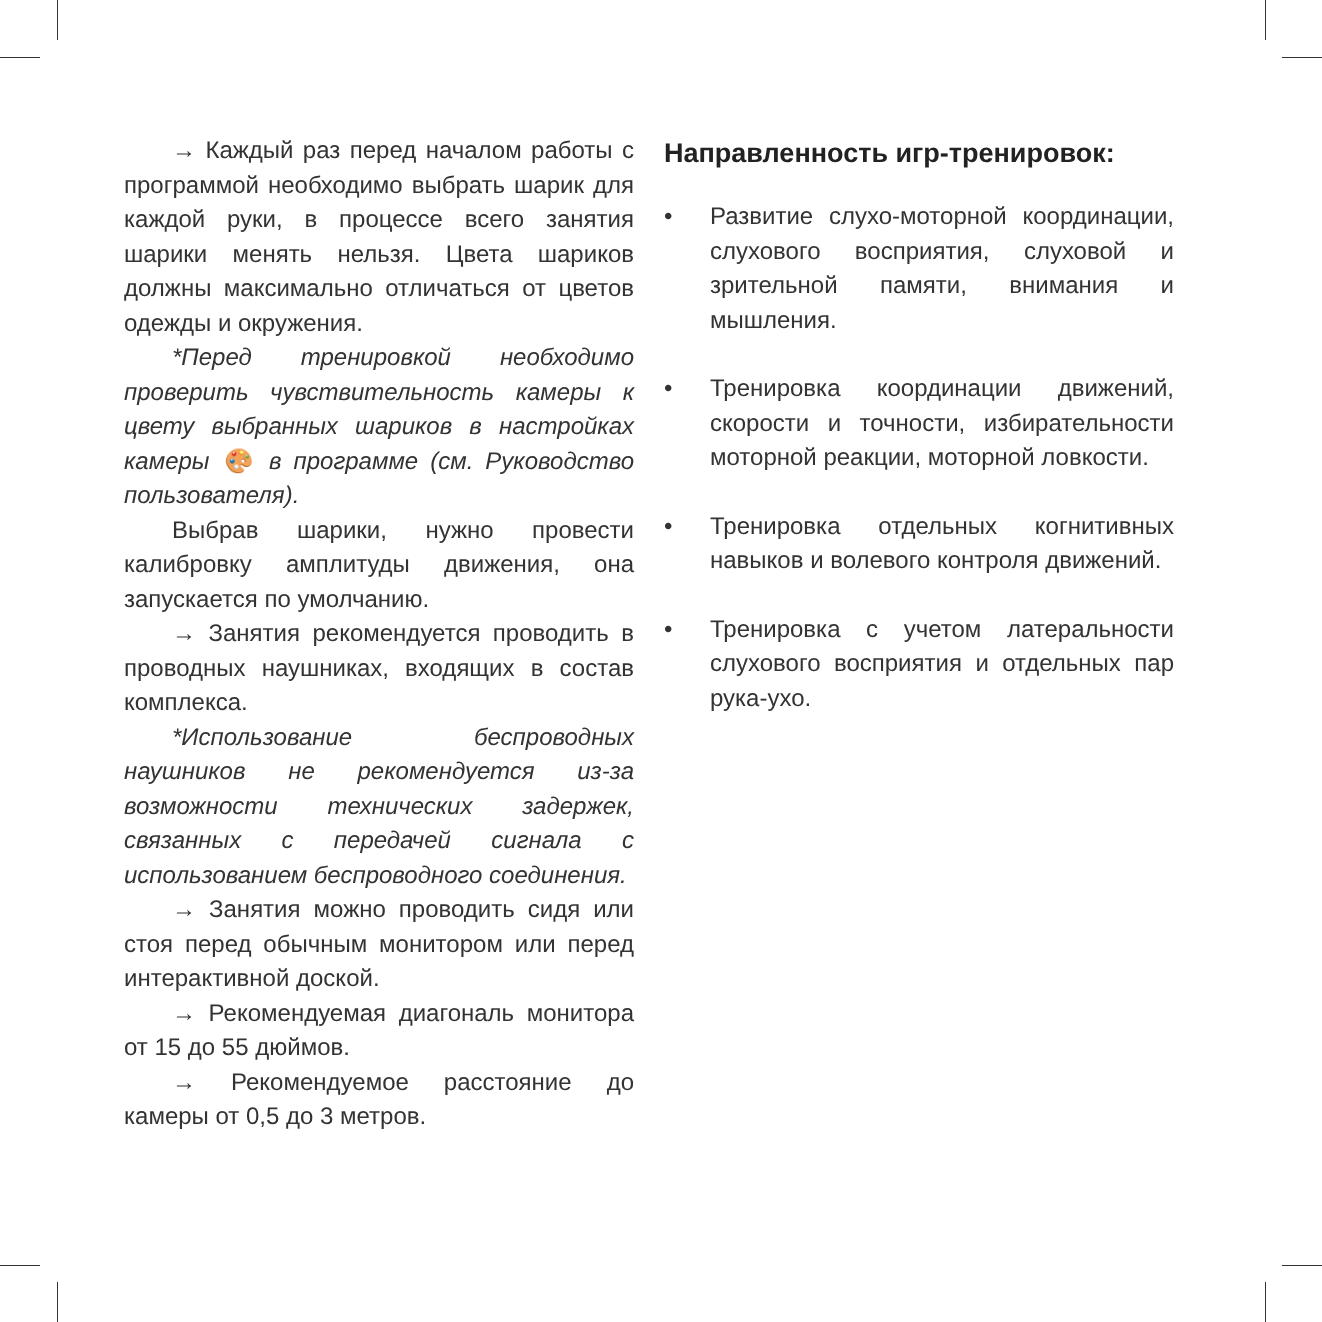→ Каждый раз перед началом работы с программой необходимо выбрать шарик для каждой руки, в процессе всего занятия шарики менять нельзя. Цвета шариков должны максимально отличаться от цветов одежды и окружения.
*Перед тренировкой необходимо проверить чувствительность камеры к цвету выбранных шариков в настройках камеры 🎨 в программе (см. Руководство пользователя).
Выбрав шарики, нужно провести калибровку амплитуды движения, она запускается по умолчанию.
→ Занятия рекомендуется проводить в проводных наушниках, входящих в состав комплекса.
*Использование беспроводных наушников не рекомендуется из-за возможности технических задержек, связанных с передачей сигнала с использованием беспроводного соединения.
→ Занятия можно проводить сидя или стоя перед обычным монитором или перед интерактивной доской.
→ Рекомендуемая диагональ монитора от 15 до 55 дюймов.
→ Рекомендуемое расстояние до камеры от 0,5 до 3 метров.
Направленность игр-тренировок:
• Развитие слухо-моторной координации, слухового восприятия, слуховой и зрительной памяти, внимания и мышления.
• Тренировка координации движений, скорости и точности, избирательности моторной реакции, моторной ловкости.
• Тренировка отдельных когнитивных навыков и волевого контроля движений.
• Тренировка с учетом латеральности слухового восприятия и отдельных пар рука-ухо.